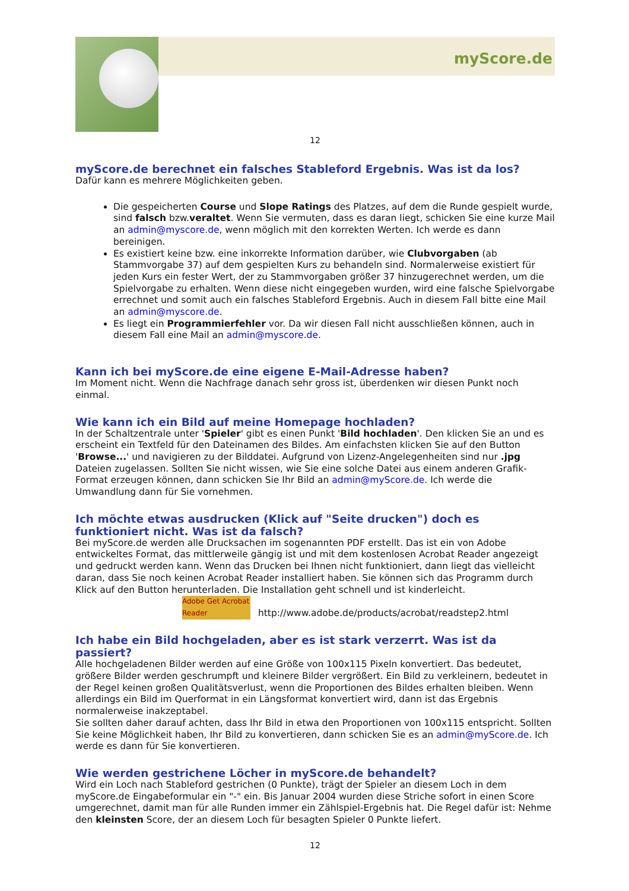myScore.de
12
myScore.de berechnet ein falsches Stableford Ergebnis. Was ist da los?
Dafür kann es mehrere Möglichkeiten geben.
Die gespeicherten Course und Slope Ratings des Platzes, auf dem die Runde gespielt wurde, sind falsch bzw.veraltet. Wenn Sie vermuten, dass es daran liegt, schicken Sie eine kurze Mail an admin@myscore.de, wenn möglich mit den korrekten Werten. Ich werde es dann bereinigen.
Es existiert keine bzw. eine inkorrekte Information darüber, wie Clubvorgaben (ab Stammvorgabe 37) auf dem gespielten Kurs zu behandeln sind. Normalerweise existiert für jeden Kurs ein fester Wert, der zu Stammvorgaben größer 37 hinzugerechnet werden, um die Spielvorgabe zu erhalten. Wenn diese nicht eingegeben wurden, wird eine falsche Spielvorgabe errechnet und somit auch ein falsches Stableford Ergebnis. Auch in diesem Fall bitte eine Mail an admin@myscore.de.
Es liegt ein Programmierfehler vor. Da wir diesen Fall nicht ausschließen können, auch in diesem Fall eine Mail an admin@myscore.de.
Kann ich bei myScore.de eine eigene E-Mail-Adresse haben?
Im Moment nicht. Wenn die Nachfrage danach sehr gross ist, überdenken wir diesen Punkt noch einmal.
Wie kann ich ein Bild auf meine Homepage hochladen?
In der Schaltzentrale unter 'Spieler' gibt es einen Punkt 'Bild hochladen'. Den klicken Sie an und es erscheint ein Textfeld für den Dateinamen des Bildes. Am einfachsten klicken Sie auf den Button 'Browse...' und navigieren zu der Bilddatei. Aufgrund von Lizenz-Angelegenheiten sind nur .jpg Dateien zugelassen. Sollten Sie nicht wissen, wie Sie eine solche Datei aus einem anderen Grafik-Format erzeugen können, dann schicken Sie Ihr Bild an admin@myScore.de. Ich werde die Umwandlung dann für Sie vornehmen.
Ich möchte etwas ausdrucken (Klick auf "Seite drucken") doch es funktioniert nicht. Was ist da falsch?
Bei myScore.de werden alle Drucksachen im sogenannten PDF erstellt. Das ist ein von Adobe entwickeltes Format, das mittlerweile gängig ist und mit dem kostenlosen Acrobat Reader angezeigt und gedruckt werden kann. Wenn das Drucken bei Ihnen nicht funktioniert, dann liegt das vielleicht daran, dass Sie noch keinen Acrobat Reader installiert haben. Sie können sich das Programm durch Klick auf den Button herunterladen. Die Installation geht schnell und ist kinderleicht.
Adobe Get Acrobat Reader http://www.adobe.de/products/acrobat/readstep2.html
Ich habe ein Bild hochgeladen, aber es ist stark verzerrt. Was ist da passiert?
Alle hochgeladenen Bilder werden auf eine Größe von 100x115 Pixeln konvertiert. Das bedeutet, größere Bilder werden geschrumpft und kleinere Bilder vergrößert. Ein Bild zu verkleinern, bedeutet in der Regel keinen großen Qualitätsverlust, wenn die Proportionen des Bildes erhalten bleiben. Wenn allerdings ein Bild im Querformat in ein Längsformat konvertiert wird, dann ist das Ergebnis normalerweise inakzeptabel.
Sie sollten daher darauf achten, dass Ihr Bild in etwa den Proportionen von 100x115 entspricht. Sollten Sie keine Möglichkeit haben, Ihr Bild zu konvertieren, dann schicken Sie es an admin@myScore.de. Ich werde es dann für Sie konvertieren.
Wie werden gestrichene Löcher in myScore.de behandelt?
Wird ein Loch nach Stableford gestrichen (0 Punkte), trägt der Spieler an diesem Loch in dem myScore.de Eingabeformular ein "-" ein. Bis Januar 2004 wurden diese Striche sofort in einen Score umgerechnet, damit man für alle Runden immer ein Zählspiel-Ergebnis hat. Die Regel dafür ist: Nehme den kleinsten Score, der an diesem Loch für besagten Spieler 0 Punkte liefert.
12